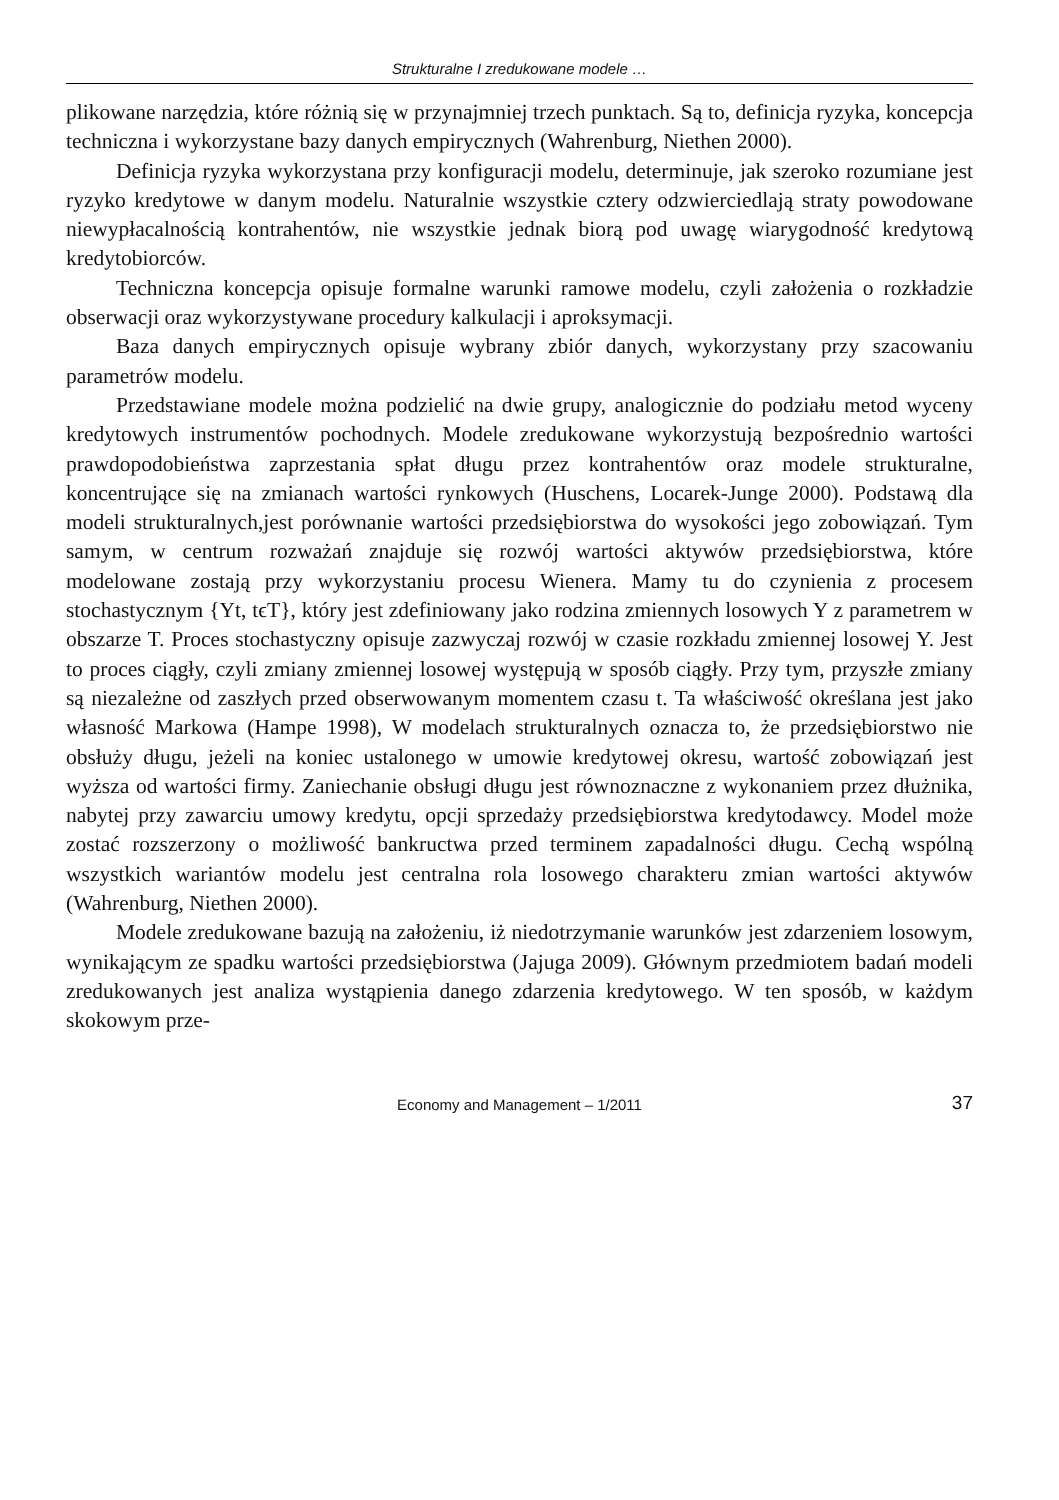Strukturalne I zredukowane modele …
plikowane narzędzia, które różnią się w przynajmniej trzech punktach. Są to, definicja ryzyka, koncepcja techniczna i wykorzystane bazy danych empirycznych (Wahrenburg, Niethen 2000).
Definicja ryzyka wykorzystana przy konfiguracji modelu, determinuje, jak szeroko rozumiane jest ryzyko kredytowe w danym modelu. Naturalnie wszystkie cztery odzwierciedlają straty powodowane niewypłacalnością kontrahentów, nie wszystkie jednak biorą pod uwagę wiarygodność kredytową kredytobiorców.
Techniczna koncepcja opisuje formalne warunki ramowe modelu, czyli założenia o rozkładzie obserwacji oraz wykorzystywane procedury kalkulacji i aproksymacji.
Baza danych empirycznych opisuje wybrany zbiór danych, wykorzystany przy szacowaniu parametrów modelu.
Przedstawiane modele można podzielić na dwie grupy, analogicznie do podziału metod wyceny kredytowych instrumentów pochodnych. Modele zredukowane wykorzystują bezpośrednio wartości prawdopodobieństwa zaprzestania spłat długu przez kontrahentów oraz modele strukturalne, koncentrujące się na zmianach wartości rynkowych (Huschens, Locarek-Junge 2000). Podstawą dla modeli strukturalnych,jest porównanie wartości przedsiębiorstwa do wysokości jego zobowiązań. Tym samym, w centrum rozważań znajduje się rozwój wartości aktywów przedsiębiorstwa, które modelowane zostają przy wykorzystaniu procesu Wienera. Mamy tu do czynienia z procesem stochastycznym {Yt, tϵT}, który jest zdefiniowany jako rodzina zmiennych losowych Y z parametrem w obszarze T. Proces stochastyczny opisuje zazwyczaj rozwój w czasie rozkładu zmiennej losowej Y. Jest to proces ciągły, czyli zmiany zmiennej losowej występują w sposób ciągły. Przy tym, przyszłe zmiany są niezależne od zaszłych przed obserwowanym momentem czasu t. Ta właściwość określana jest jako własność Markowa (Hampe 1998), W modelach strukturalnych oznacza to, że przedsiębiorstwo nie obsłuży długu, jeżeli na koniec ustalonego w umowie kredytowej okresu, wartość zobowiązań jest wyższa od wartości firmy. Zaniechanie obsługi długu jest równoznaczne z wykonaniem przez dłużnika, nabytej przy zawarciu umowy kredytu, opcji sprzedaży przedsiębiorstwa kredytodawcy. Model może zostać rozszerzony o możliwość bankructwa przed terminem zapadalności długu. Cechą wspólną wszystkich wariantów modelu jest centralna rola losowego charakteru zmian wartości aktywów (Wahrenburg, Niethen 2000).
Modele zredukowane bazują na założeniu, iż niedotrzymanie warunków jest zdarzeniem losowym, wynikającym ze spadku wartości przedsiębiorstwa (Jajuga 2009). Głównym przedmiotem badań modeli zredukowanych jest analiza wystąpienia danego zdarzenia kredytowego. W ten sposób, w każdym skokowym prze-
Economy and Management – 1/2011 37